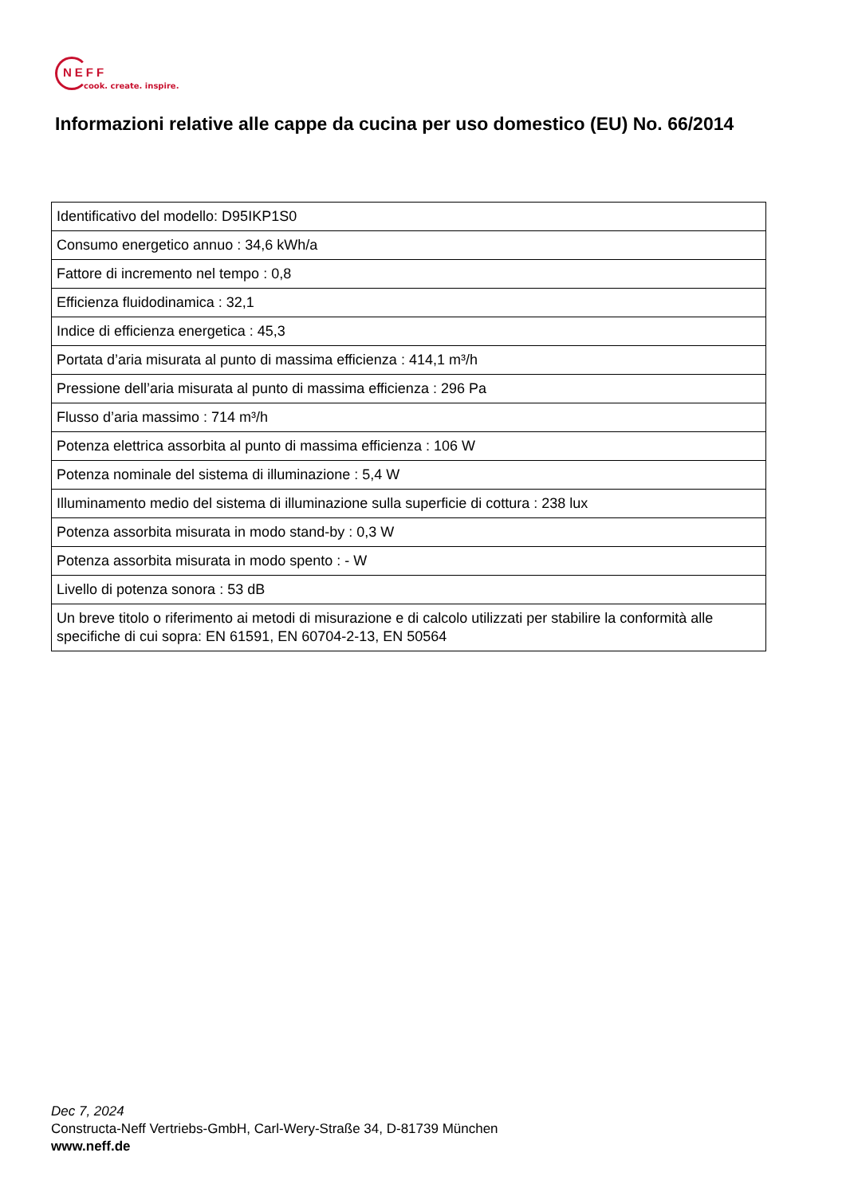NEFF
cook. create. inspire.
Informazioni relative alle cappe da cucina per uso domestico (EU) No. 66/2014
| Identificativo del modello: D95IKP1S0 |
| Consumo energetico annuo : 34,6 kWh/a |
| Fattore di incremento nel tempo : 0,8 |
| Efficienza fluidodinamica : 32,1 |
| Indice di efficienza energetica : 45,3 |
| Portata d’aria misurata al punto di massima efficienza : 414,1 m³/h |
| Pressione dell’aria misurata al punto di massima efficienza : 296 Pa |
| Flusso d’aria massimo : 714 m³/h |
| Potenza elettrica assorbita al punto di massima efficienza : 106 W |
| Potenza nominale del sistema di illuminazione : 5,4 W |
| Illuminamento medio del sistema di illuminazione sulla superficie di cottura : 238 lux |
| Potenza assorbita misurata in modo stand-by : 0,3 W |
| Potenza assorbita misurata in modo spento : - W |
| Livello di potenza sonora : 53 dB |
| Un breve titolo o riferimento ai metodi di misurazione e di calcolo utilizzati per stabilire la conformità alle specifiche di cui sopra: EN 61591, EN 60704-2-13, EN 50564 |
Dec 7, 2024
Constructa-Neff Vertriebs-GmbH, Carl-Wery-Straße 34, D-81739 München
www.neff.de